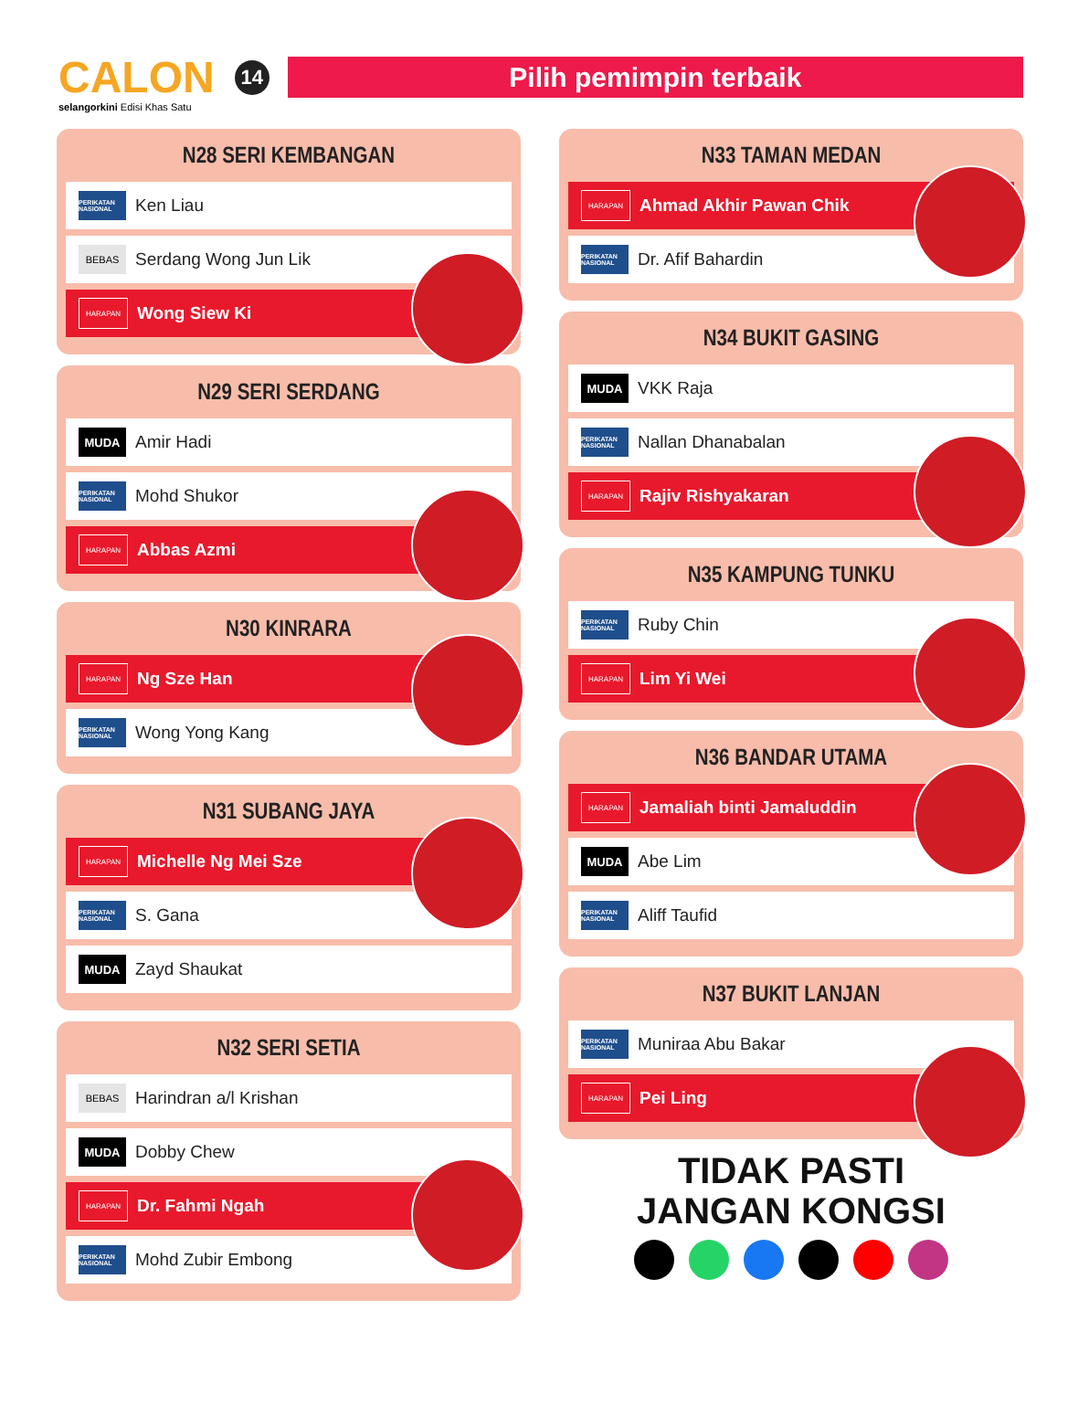CALON
14
Pilih pemimpin terbaik
selangorkini Edisi Khas Satu
N28 SERI KEMBANGAN
PERIKATAN NASIONAL Ken Liau
BEBAS Serdang Wong Jun Lik
HARAPAN Wong Siew Ki
N29 SERI SERDANG
MUDA Amir Hadi
PERIKATAN NASIONAL Mohd Shukor
HARAPAN Abbas Azmi
N30 KINRARA
HARAPAN Ng Sze Han
PERIKATAN NASIONAL Wong Yong Kang
N31 SUBANG JAYA
HARAPAN Michelle Ng Mei Sze
PERIKATAN NASIONAL S. Gana
MUDA Zayd Shaukat
N32 SERI SETIA
BEBAS Harindran a/l Krishan
MUDA Dobby Chew
HARAPAN Dr. Fahmi Ngah
PERIKATAN NASIONAL Mohd Zubir Embong
N33 TAMAN MEDAN
HARAPAN Ahmad Akhir Pawan Chik
PERIKATAN NASIONAL Dr. Afif Bahardin
N34 BUKIT GASING
MUDA VKK Raja
PERIKATAN NASIONAL Nallan Dhanabalan
HARAPAN Rajiv Rishyakaran
N35 KAMPUNG TUNKU
PERIKATAN NASIONAL Ruby Chin
HARAPAN Lim Yi Wei
N36 BANDAR UTAMA
HARAPAN Jamaliah binti Jamaluddin
MUDA Abe Lim
PERIKATAN NASIONAL Aliff Taufid
N37 BUKIT LANJAN
PERIKATAN NASIONAL Muniraa Abu Bakar
HARAPAN Pei Ling
TIDAK PASTI
JANGAN KONGSI